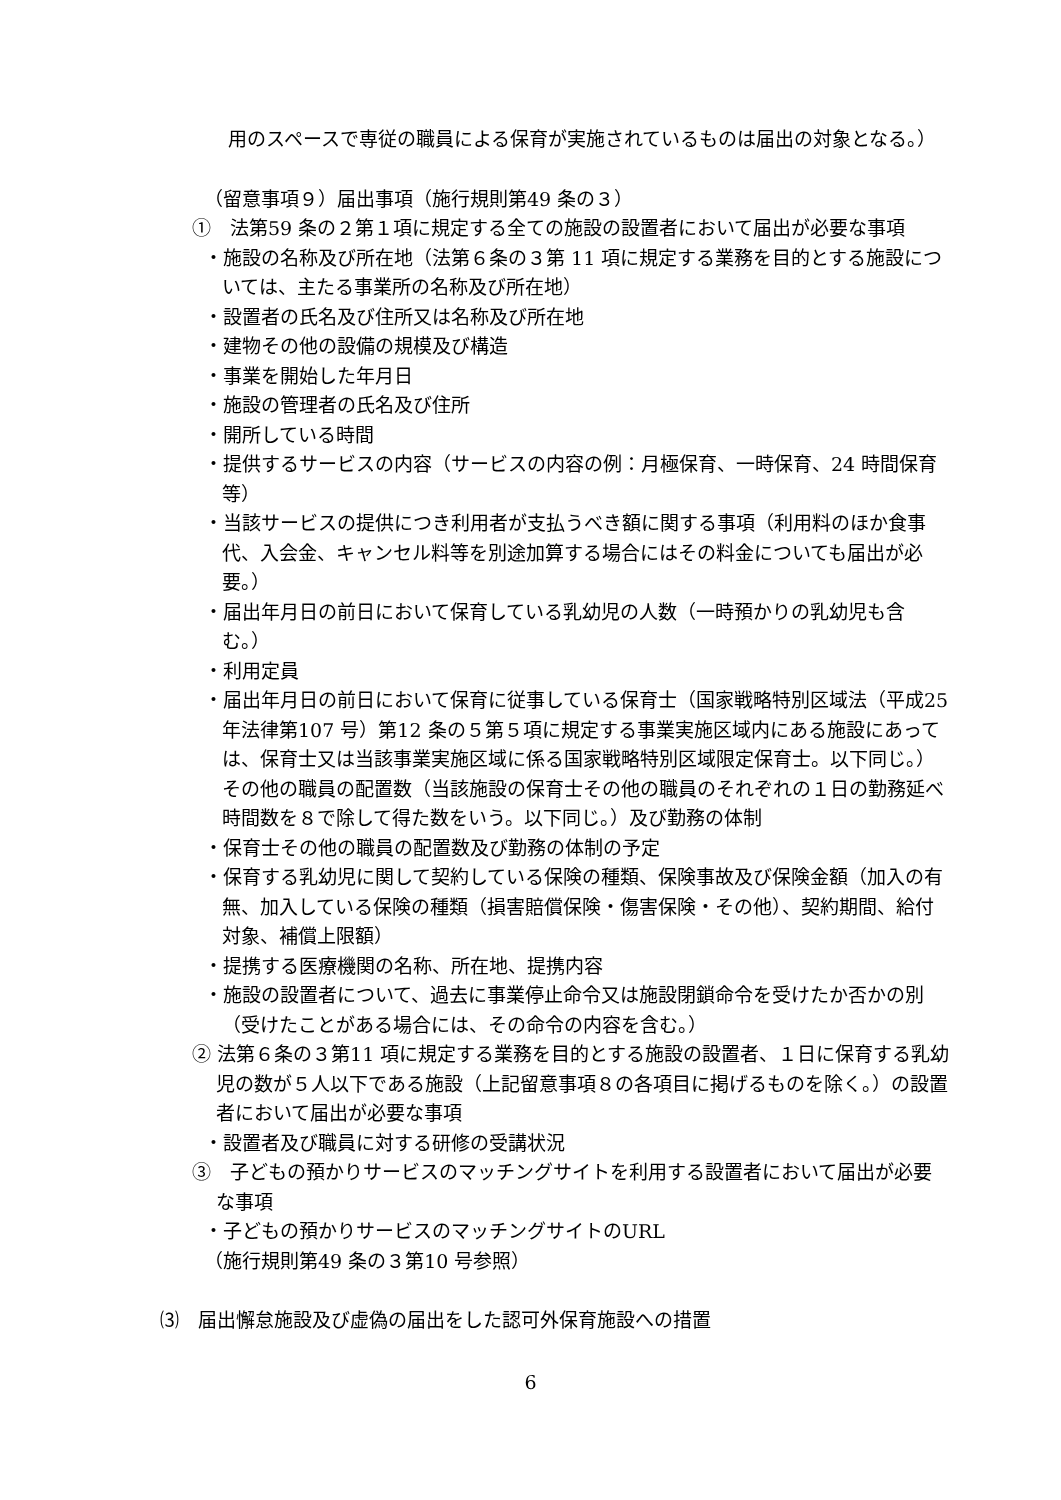用のスペースで専従の職員による保育が実施されているものは届出の対象となる。）
（留意事項９）届出事項（施行規則第49 条の３）
①　法第59 条の２第１項に規定する全ての施設の設置者において届出が必要な事項
・施設の名称及び所在地（法第６条の３第 11 項に規定する業務を目的とする施設については、主たる事業所の名称及び所在地）
・設置者の氏名及び住所又は名称及び所在地
・建物その他の設備の規模及び構造
・事業を開始した年月日
・施設の管理者の氏名及び住所
・開所している時間
・提供するサービスの内容（サービスの内容の例：月極保育、一時保育、24 時間保育等）
・当該サービスの提供につき利用者が支払うべき額に関する事項（利用料のほか食事代、入会金、キャンセル料等を別途加算する場合にはその料金についても届出が必要。）
・届出年月日の前日において保育している乳幼児の人数（一時預かりの乳幼児も含む。）
・利用定員
・届出年月日の前日において保育に従事している保育士（国家戦略特別区域法（平成25 年法律第107 号）第12 条の５第５項に規定する事業実施区域内にある施設にあっては、保育士又は当該事業実施区域に係る国家戦略特別区域限定保育士。以下同じ。）その他の職員の配置数（当該施設の保育士その他の職員のそれぞれの１日の勤務延べ時間数を８で除して得た数をいう。以下同じ。）及び勤務の体制
・保育士その他の職員の配置数及び勤務の体制の予定
・保育する乳幼児に関して契約している保険の種類、保険事故及び保険金額（加入の有無、加入している保険の種類（損害賠償保険・傷害保険・その他）、契約期間、給付対象、補償上限額）
・提携する医療機関の名称、所在地、提携内容
・施設の設置者について、過去に事業停止命令又は施設閉鎖命令を受けたか否かの別（受けたことがある場合には、その命令の内容を含む。）
② 法第６条の３第11 項に規定する業務を目的とする施設の設置者、１日に保育する乳幼児の数が５人以下である施設（上記留意事項８の各項目に掲げるものを除く。）の設置者において届出が必要な事項
・設置者及び職員に対する研修の受講状況
③　子どもの預かりサービスのマッチングサイトを利用する設置者において届出が必要な事項
・子どもの預かりサービスのマッチングサイトのURL
（施行規則第49 条の３第10 号参照）
⑶　届出懈怠施設及び虚偽の届出をした認可外保育施設への措置
6